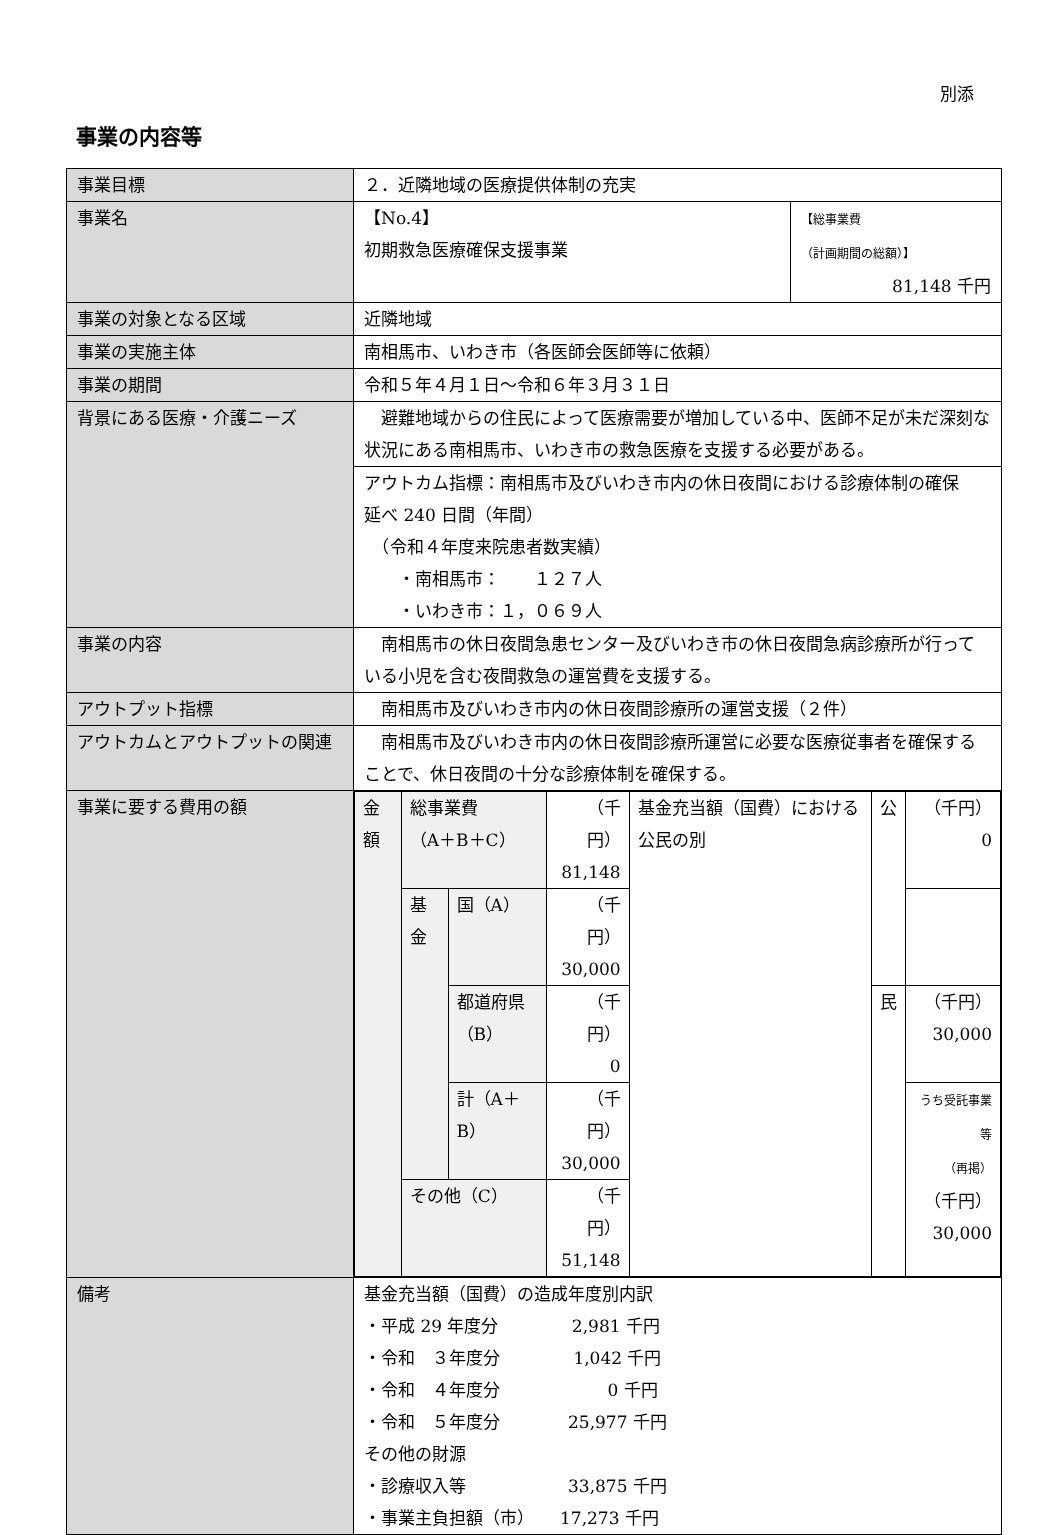別添
事業の内容等
| 事業目標 | ２．近隣地域の医療提供体制の充実 | |
| 事業名 | 【No.4】 初期救急医療確保支援事業 | 【総事業費 （計画期間の総額）】 81,148 千円 |
| 事業の対象となる区域 | 近隣地域 | |
| 事業の実施主体 | 南相馬市、いわき市（各医師会医師等に依頼） | |
| 事業の期間 | 令和５年４月１日～令和６年３月３１日 | |
| 背景にある医療・介護ニーズ | 避難地域からの住民によって医療需要が増加している中、医師不足が未だ深刻な状況にある南相馬市、いわき市の救急医療を支援する必要がある。 | |
| | アウトカム指標：南相馬市及びいわき市内の休日夜間における診療体制の確保 延べ 240 日間（年間） （令和４年度来院患者数実績） ・南相馬市： １２７人 ・いわき市：１，０６９人 | |
| 事業の内容 | 南相馬市の休日夜間急患センター及びいわき市の休日夜間急病診療所が行っている小児を含む夜間救急の運営費を支援する。 | |
| アウトプット指標 | 南相馬市及びいわき市内の休日夜間診療所の運営支援（２件） | |
| アウトカムとアウトプットの関連 | 南相馬市及びいわき市内の休日夜間診療所運営に必要な医療従事者を確保することで、休日夜間の十分な診療体制を確保する。 | |
| 事業に要する費用の額 | / 金額 / 総事業費 （A＋B＋C） / / （千円） 81,148 / 基金充当額（国費）における公民の別 / 公 / （千円） 0 / / / 基金 / 国（A） / （千円） 30,000 / / / / / / / 都道府県 （B） / （千円） 0 / / 民 / （千円） 30,000 / / / / 計（A＋B） / （千円） 30,000 / / / うち受託事業等 （再掲） （千円） 30,000 / / / その他（C） / / （千円） 51,148 / / / / | |
| 備考 | 基金充当額（国費）の造成年度別内訳 ・平成 29 年度分 2,981 千円 ・令和 ３年度分 1,042 千円 ・令和 ４年度分 0 千円 ・令和 ５年度分 25,977 千円 その他の財源 ・診療収入等 33,875 千円 ・事業主負担額（市） 17,273 千円 | |